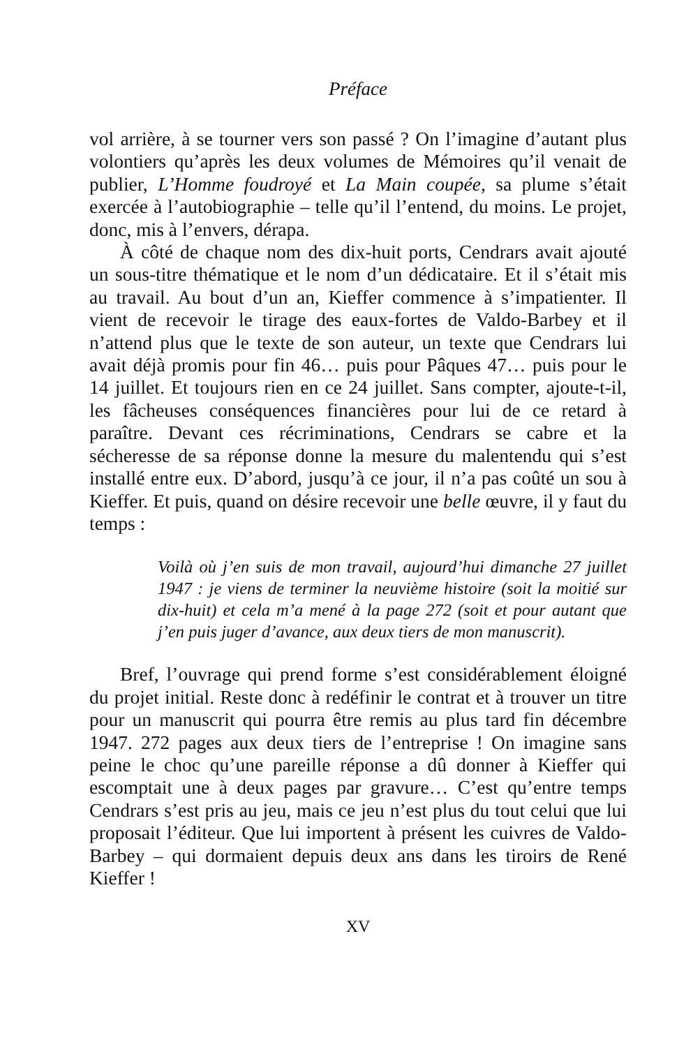Préface
vol arrière, à se tourner vers son passé ? On l’imagine d’autant plus volontiers qu’après les deux volumes de Mémoires qu’il venait de publier, L’Homme foudroyé et La Main coupée, sa plume s’était exercée à l’autobiographie – telle qu’il l’entend, du moins. Le projet, donc, mis à l’envers, dérapa.
À côté de chaque nom des dix-huit ports, Cendrars avait ajouté un sous-titre thématique et le nom d’un dédicataire. Et il s’était mis au travail. Au bout d’un an, Kieffer commence à s’impatienter. Il vient de recevoir le tirage des eaux-fortes de Valdo-Barbey et il n’attend plus que le texte de son auteur, un texte que Cendrars lui avait déjà promis pour fin 46… puis pour Pâques 47… puis pour le 14 juillet. Et toujours rien en ce 24 juillet. Sans compter, ajoute-t-il, les fâcheuses conséquences financières pour lui de ce retard à paraître. Devant ces récriminations, Cendrars se cabre et la sécheresse de sa réponse donne la mesure du malentendu qui s’est installé entre eux. D’abord, jusqu’à ce jour, il n’a pas coûté un sou à Kieffer. Et puis, quand on désire recevoir une belle œuvre, il y faut du temps :
Voilà où j’en suis de mon travail, aujourd’hui dimanche 27 juillet 1947 : je viens de terminer la neuvième histoire (soit la moitié sur dix-huit) et cela m’a mené à la page 272 (soit et pour autant que j’en puis juger d’avance, aux deux tiers de mon manuscrit).
Bref, l’ouvrage qui prend forme s’est considérablement éloigné du projet initial. Reste donc à redéfinir le contrat et à trouver un titre pour un manuscrit qui pourra être remis au plus tard fin décembre 1947. 272 pages aux deux tiers de l’entreprise ! On imagine sans peine le choc qu’une pareille réponse a dû donner à Kieffer qui escomptait une à deux pages par gravure… C’est qu’entre temps Cendrars s’est pris au jeu, mais ce jeu n’est plus du tout celui que lui proposait l’éditeur. Que lui importent à présent les cuivres de Valdo-Barbey – qui dormaient depuis deux ans dans les tiroirs de René Kieffer !
XV